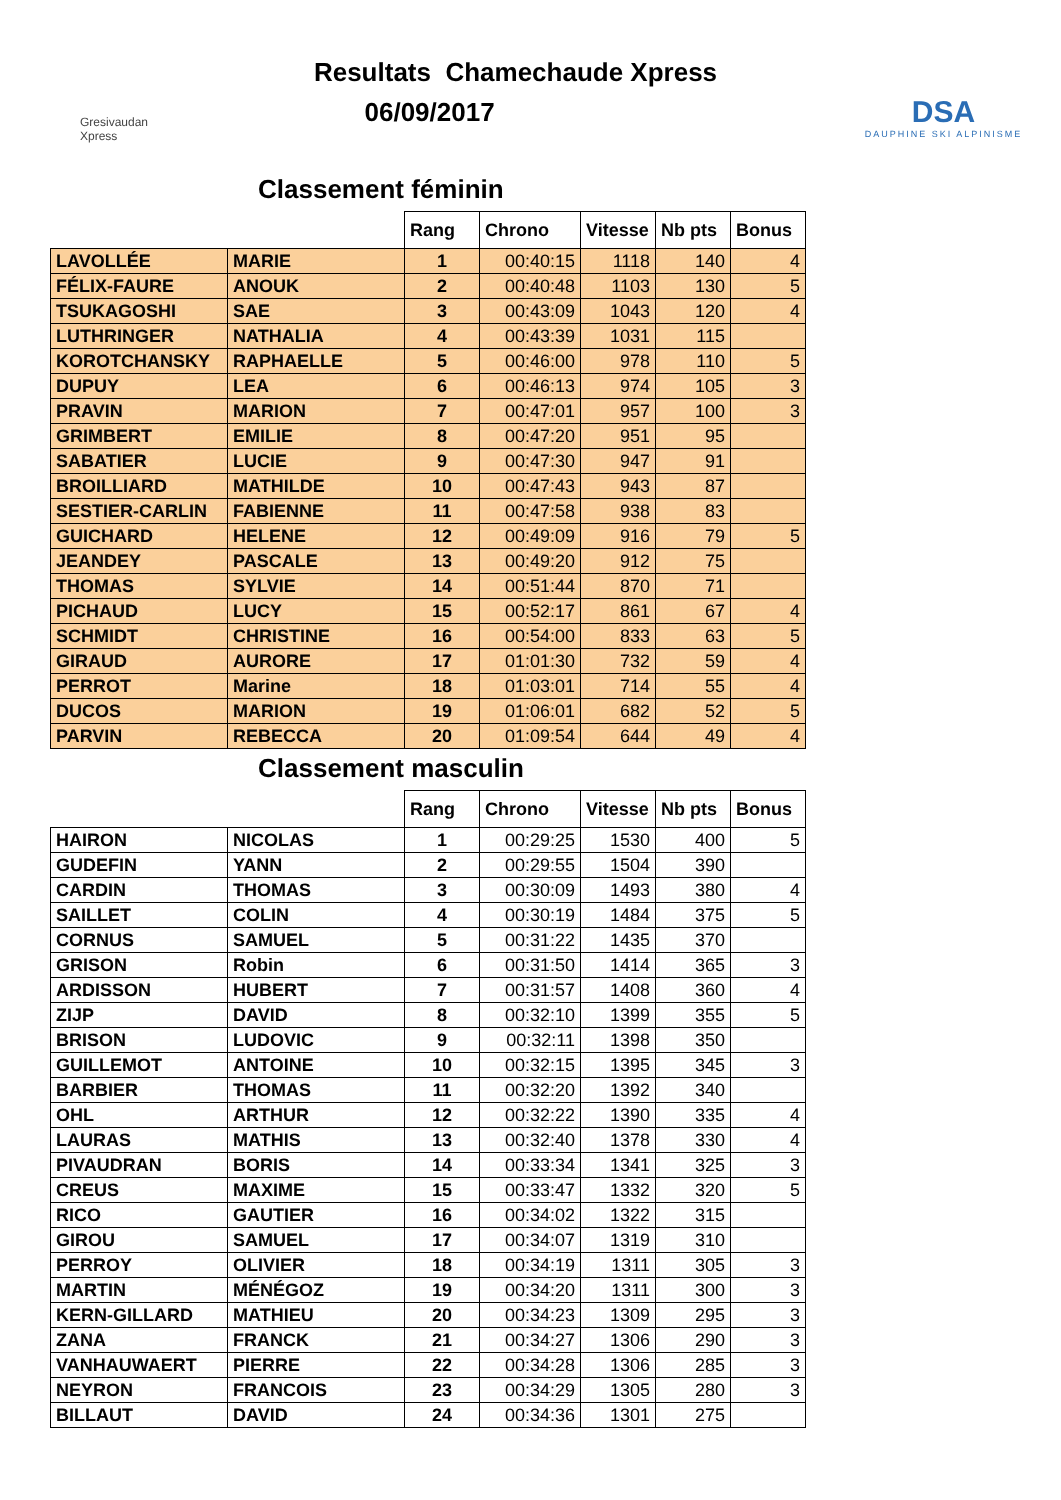Gresivaudan Xpress
Resultats Chamechaude Xpress
06/09/2017
DSA
DAUPHINE SKI ALPINISME
Classement féminin
| | | Rang | Chrono | Vitesse | Nb pts | Bonus |
| --- | --- | --- | --- | --- | --- | --- |
| LAVOLLÉE | MARIE | 1 | 00:40:15 | 1118 | 140 | 4 |
| FÉLIX-FAURE | ANOUK | 2 | 00:40:48 | 1103 | 130 | 5 |
| TSUKAGOSHI | SAE | 3 | 00:43:09 | 1043 | 120 | 4 |
| LUTHRINGER | NATHALIA | 4 | 00:43:39 | 1031 | 115 | |
| KOROTCHANSKY | RAPHAELLE | 5 | 00:46:00 | 978 | 110 | 5 |
| DUPUY | LEA | 6 | 00:46:13 | 974 | 105 | 3 |
| PRAVIN | MARION | 7 | 00:47:01 | 957 | 100 | 3 |
| GRIMBERT | EMILIE | 8 | 00:47:20 | 951 | 95 | |
| SABATIER | LUCIE | 9 | 00:47:30 | 947 | 91 | |
| BROILLIARD | MATHILDE | 10 | 00:47:43 | 943 | 87 | |
| SESTIER-CARLIN | FABIENNE | 11 | 00:47:58 | 938 | 83 | |
| GUICHARD | HELENE | 12 | 00:49:09 | 916 | 79 | 5 |
| JEANDEY | PASCALE | 13 | 00:49:20 | 912 | 75 | |
| THOMAS | SYLVIE | 14 | 00:51:44 | 870 | 71 | |
| PICHAUD | LUCY | 15 | 00:52:17 | 861 | 67 | 4 |
| SCHMIDT | CHRISTINE | 16 | 00:54:00 | 833 | 63 | 5 |
| GIRAUD | AURORE | 17 | 01:01:30 | 732 | 59 | 4 |
| PERROT | Marine | 18 | 01:03:01 | 714 | 55 | 4 |
| DUCOS | MARION | 19 | 01:06:01 | 682 | 52 | 5 |
| PARVIN | REBECCA | 20 | 01:09:54 | 644 | 49 | 4 |
Classement masculin
| | | Rang | Chrono | Vitesse | Nb pts | Bonus |
| --- | --- | --- | --- | --- | --- | --- |
| HAIRON | NICOLAS | 1 | 00:29:25 | 1530 | 400 | 5 |
| GUDEFIN | YANN | 2 | 00:29:55 | 1504 | 390 | |
| CARDIN | THOMAS | 3 | 00:30:09 | 1493 | 380 | 4 |
| SAILLET | COLIN | 4 | 00:30:19 | 1484 | 375 | 5 |
| CORNUS | SAMUEL | 5 | 00:31:22 | 1435 | 370 | |
| GRISON | Robin | 6 | 00:31:50 | 1414 | 365 | 3 |
| ARDISSON | HUBERT | 7 | 00:31:57 | 1408 | 360 | 4 |
| ZIJP | DAVID | 8 | 00:32:10 | 1399 | 355 | 5 |
| BRISON | LUDOVIC | 9 | 00:32:11 | 1398 | 350 | |
| GUILLEMOT | ANTOINE | 10 | 00:32:15 | 1395 | 345 | 3 |
| BARBIER | THOMAS | 11 | 00:32:20 | 1392 | 340 | |
| OHL | ARTHUR | 12 | 00:32:22 | 1390 | 335 | 4 |
| LAURAS | MATHIS | 13 | 00:32:40 | 1378 | 330 | 4 |
| PIVAUDRAN | BORIS | 14 | 00:33:34 | 1341 | 325 | 3 |
| CREUS | MAXIME | 15 | 00:33:47 | 1332 | 320 | 5 |
| RICO | GAUTIER | 16 | 00:34:02 | 1322 | 315 | |
| GIROU | SAMUEL | 17 | 00:34:07 | 1319 | 310 | |
| PERROY | OLIVIER | 18 | 00:34:19 | 1311 | 305 | 3 |
| MARTIN | MÉNÉGOZ | 19 | 00:34:20 | 1311 | 300 | 3 |
| KERN-GILLARD | MATHIEU | 20 | 00:34:23 | 1309 | 295 | 3 |
| ZANA | FRANCK | 21 | 00:34:27 | 1306 | 290 | 3 |
| VANHAUWAERT | PIERRE | 22 | 00:34:28 | 1306 | 285 | 3 |
| NEYRON | FRANCOIS | 23 | 00:34:29 | 1305 | 280 | 3 |
| BILLAUT | DAVID | 24 | 00:34:36 | 1301 | 275 | |